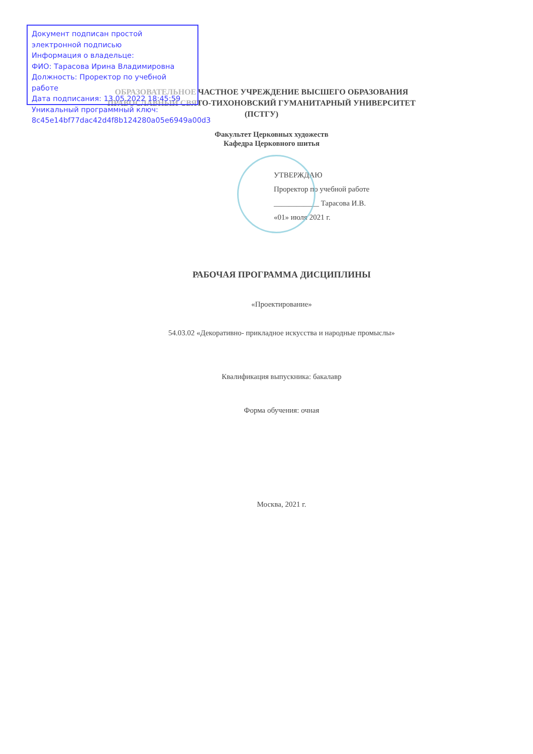ОБРАЗОВАТЕЛЬНОЕ ЧАСТНОЕ УЧРЕЖДЕНИЕ ВЫСШЕГО ОБРАЗОВАНИЯ
ПРАВОСЛАВНЫЙ СВЯТО-ТИХОНОВСКИЙ ГУМАНИТАРНЫЙ УНИВЕРСИТЕТ
(ПСТГУ)
Факультет Церковных художеств
Кафедра Церковного шитья
УТВЕРЖДАЮ
Проректор по учебной работе
____________ Тарасова И.В.
«01» июля 2021 г.
РАБОЧАЯ ПРОГРАММА ДИСЦИПЛИНЫ
«Проектирование»
54.03.02 «Декоративно- прикладное искусства и народные промыслы»
Квалификация выпускника: бакалавр
Форма обучения: очная
Москва, 2021 г.
Документ подписан простой электронной подписью
Информация о владельце:
ФИО: Тарасова Ирина Владимировна
Должность: Проректор по учебной работе
Дата подписания: 13.05.2022 18:45:59
Уникальный программный ключ:
8c45e14bf77dac42d4f8b124280a05e6949a00d3